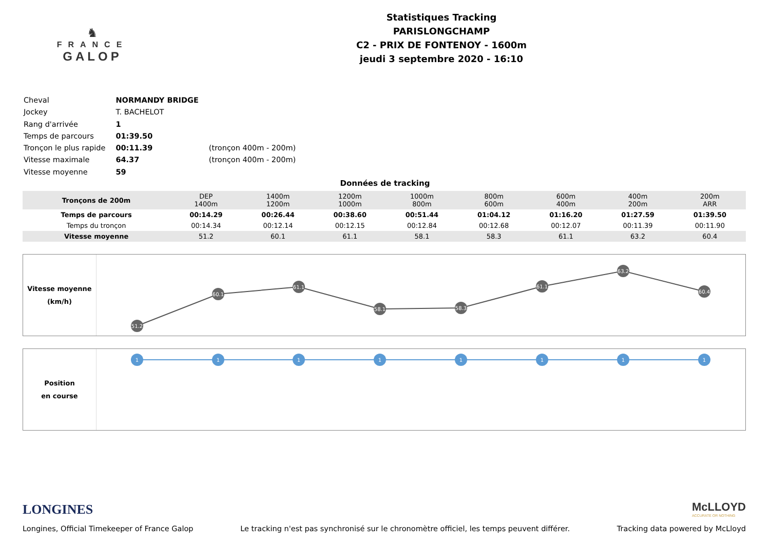♞
FRANCE
GALOP
Statistiques Tracking
PARISLONGCHAMP
C2 - PRIX DE FONTENOY - 1600m
jeudi 3 septembre 2020 - 16:10
| Cheval | NORMANDY BRIDGE | |
| Jockey | T. BACHELOT | |
| Rang d'arrivée | 1 | |
| Temps de parcours | 01:39.50 | |
| Tronçon le plus rapide | 00:11.39 | (tronçon 400m - 200m) |
| Vitesse maximale | 64.37 | (tronçon 400m - 200m) |
| Vitesse moyenne | 59 | |
Données de tracking
| Tronçons de 200m | DEP 1400m | 1400m 1200m | 1200m 1000m | 1000m 800m | 800m 600m | 600m 400m | 400m 200m | 200m ARR |
| Temps de parcours | 00:14.29 | 00:26.44 | 00:38.60 | 00:51.44 | 01:04.12 | 01:16.20 | 01:27.59 | 01:39.50 |
| Temps du tronçon | 00:14.34 | 00:12.14 | 00:12.15 | 00:12.84 | 00:12.68 | 00:12.07 | 00:11.39 | 00:11.90 |
| Vitesse moyenne | 51.2 | 60.1 | 61.1 | 58.1 | 58.3 | 61.1 | 63.2 | 60.4 |
Vitesse moyenne
(km/h)
51.2
60.1
61.1
58.1
58.3
61.1
63.2
60.4
Position
en course
1
1
1
1
1
1
1
1
LONGINES
McLLOYD
ACCURATE OR NOTHING
Longines, Official Timekeeper of France Galop Le tracking n'est pas synchronisé sur le chronomètre officiel, les temps peuvent différer. Tracking data powered by McLloyd